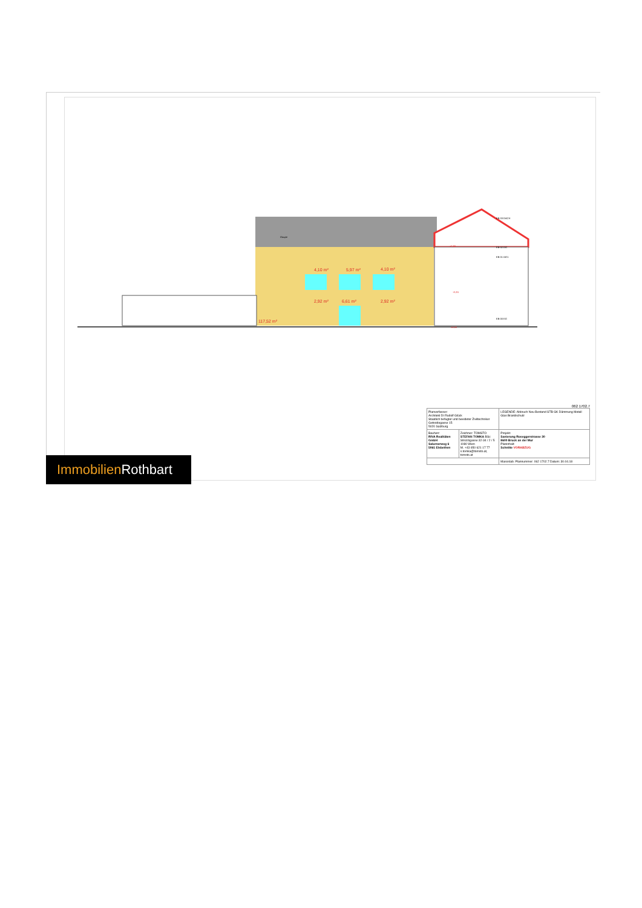4,10 m²
5,97 m²
4,10 m²
2,92 m²
6,61 m²
2,92 m²
117,52 m²
Gaupe
EB 01 OG1
EB 03 DACH
EB 02 DG
EB 00 EG
+7,55
+3,91
±0,00
062 1702.7
| Planverfasser: Architekt DI Rudolf Glück Staatlich befugter und beeideter Ziviltechniker Getreidegasse 15 5020 Salzburg | | LEGENDE: Abbruch Neu Bestand STB GK Dämmung Metall Glas Brandschutz |
| Bauherr: RIVA Realitäten GmbH Salurnerweg 6 5061 Elsbethen | Zeichner: TOMSTO STEFAN TOMKA BSc Strozzigasse 32-34 / 2 / 5 1080 Wien M. +43 650 621 17 77 s.tomka@tomsto.at, tomsto.at | Projekt: Sanierung Roseggerstrasse 30 8600 Bruck an der Mur Planinhalt: Schnitte VORABZUG |
| | | Massstab: Plannummer: 062 1702.7 Datum: 30.04.18 |
Immobilien Rothbart